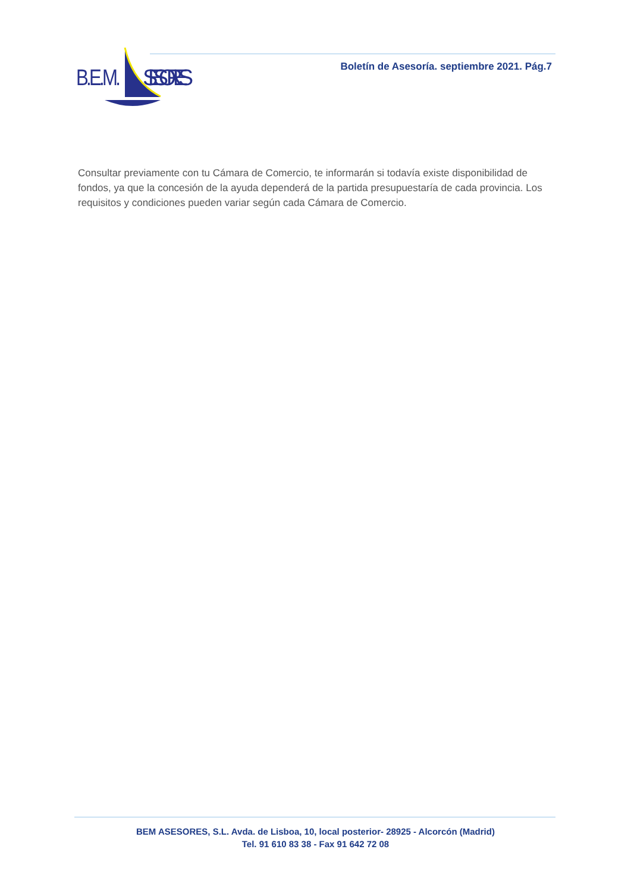B.E.M.
SESORES
Boletín de Asesoría. septiembre 2021. Pág.7
Consultar previamente con tu Cámara de Comercio, te informarán si todavía existe disponibilidad de fondos, ya que la concesión de la ayuda dependerá de la partida presupuestaría de cada provincia. Los requisitos y condiciones pueden variar según cada Cámara de Comercio.
BEM ASESORES, S.L. Avda. de Lisboa, 10, local posterior- 28925 - Alcorcón (Madrid)
Tel. 91 610 83 38 - Fax 91 642 72 08